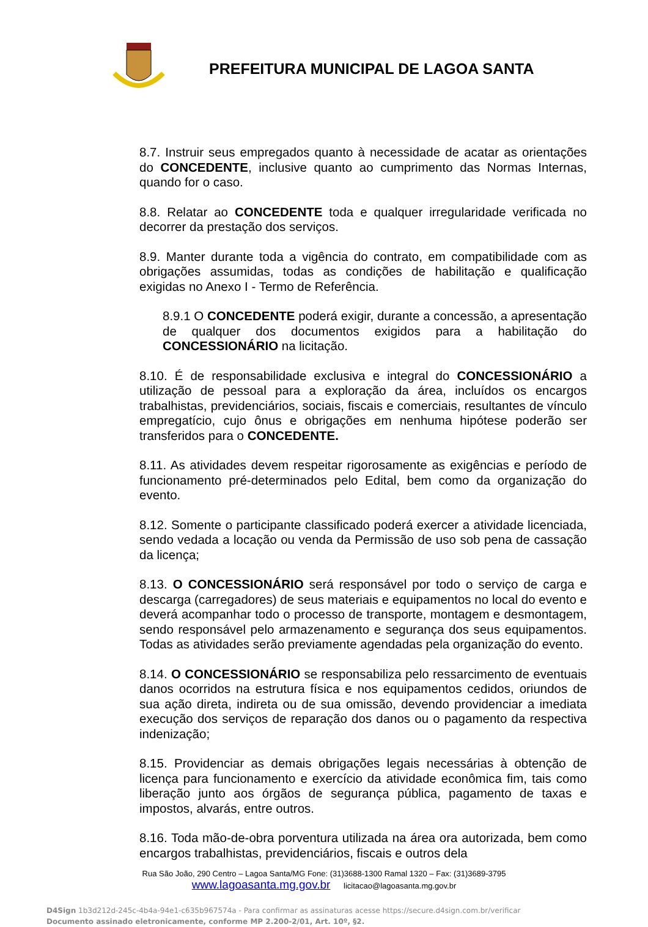PREFEITURA MUNICIPAL DE LAGOA SANTA
8.7. Instruir seus empregados quanto à necessidade de acatar as orientações do CONCEDENTE, inclusive quanto ao cumprimento das Normas Internas, quando for o caso.
8.8. Relatar ao CONCEDENTE toda e qualquer irregularidade verificada no decorrer da prestação dos serviços.
8.9. Manter durante toda a vigência do contrato, em compatibilidade com as obrigações assumidas, todas as condições de habilitação e qualificação exigidas no Anexo I - Termo de Referência.
8.9.1 O CONCEDENTE poderá exigir, durante a concessão, a apresentação de qualquer dos documentos exigidos para a habilitação do CONCESSIONÁRIO na licitação.
8.10. É de responsabilidade exclusiva e integral do CONCESSIONÁRIO a utilização de pessoal para a exploração da área, incluídos os encargos trabalhistas, previdenciários, sociais, fiscais e comerciais, resultantes de vínculo empregatício, cujo ônus e obrigações em nenhuma hipótese poderão ser transferidos para o CONCEDENTE.
8.11. As atividades devem respeitar rigorosamente as exigências e período de funcionamento pré-determinados pelo Edital, bem como da organização do evento.
8.12. Somente o participante classificado poderá exercer a atividade licenciada, sendo vedada a locação ou venda da Permissão de uso sob pena de cassação da licença;
8.13. O CONCESSIONÁRIO será responsável por todo o serviço de carga e descarga (carregadores) de seus materiais e equipamentos no local do evento e deverá acompanhar todo o processo de transporte, montagem e desmontagem, sendo responsável pelo armazenamento e segurança dos seus equipamentos. Todas as atividades serão previamente agendadas pela organização do evento.
8.14. O CONCESSIONÁRIO se responsabiliza pelo ressarcimento de eventuais danos ocorridos na estrutura física e nos equipamentos cedidos, oriundos de sua ação direta, indireta ou de sua omissão, devendo providenciar a imediata execução dos serviços de reparação dos danos ou o pagamento da respectiva indenização;
8.15. Providenciar as demais obrigações legais necessárias à obtenção de licença para funcionamento e exercício da atividade econômica fim, tais como liberação junto aos órgãos de segurança pública, pagamento de taxas e impostos, alvarás, entre outros.
8.16. Toda mão-de-obra porventura utilizada na área ora autorizada, bem como encargos trabalhistas, previdenciários, fiscais e outros dela
Rua São João, 290 Centro – Lagoa Santa/MG Fone: (31)3688-1300 Ramal 1320 – Fax: (31)3689-3795
www.lagoasanta.mg.gov.br licitacao@lagoasanta.mg.gov.br
D4Sign 1b3d212d-245c-4b4a-94e1-c635b967574a - Para confirmar as assinaturas acesse https://secure.d4sign.com.br/verificar
Documento assinado eletronicamente, conforme MP 2.200-2/01, Art. 10º, §2.